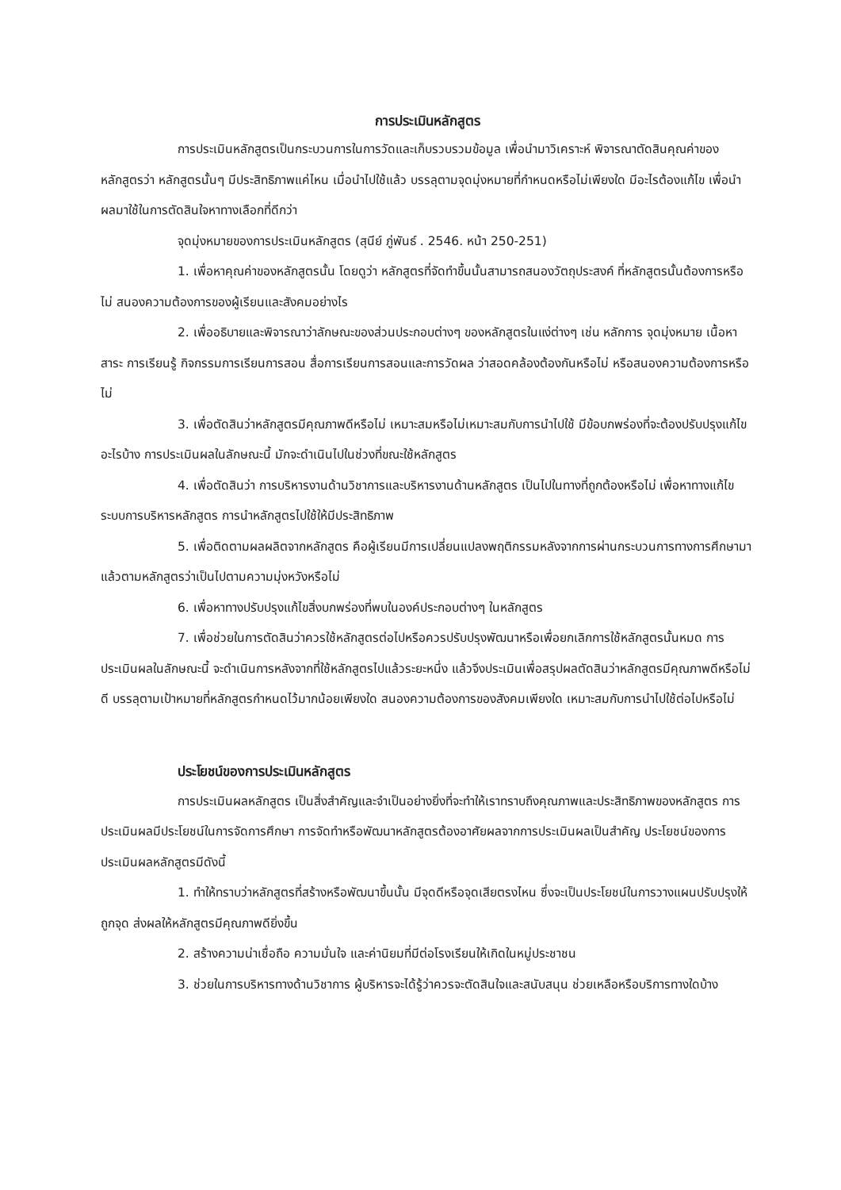การประเมินหลักสูตร
การประเมินหลักสูตรเป็นกระบวนการในการวัดและเก็บรวบรวมข้อมูล เพื่อนำมาวิเคราะห์ พิจารณาตัดสินคุณค่าของหลักสูตรว่า หลักสูตรนั้นๆ มีประสิทธิภาพแค่ไหน เมื่อนำไปใช้แล้ว บรรลุตามจุดมุ่งหมายที่กำหนดหรือไม่เพียงใด มีอะไรต้องแก้ไข เพื่อนำผลมาใช้ในการตัดสินใจหาทางเลือกที่ดีกว่า
จุดมุ่งหมายของการประเมินหลักสูตร (สุนีย์ ภู่พันธ์ . 2546. หน้า 250-251)
1. เพื่อหาคุณค่าของหลักสูตรนั้น โดยดูว่า หลักสูตรที่จัดทำขึ้นนั้นสามารถสนองวัตถุประสงค์ ที่หลักสูตรนั้นต้องการหรือไม่ สนองความต้องการของผู้เรียนและสังคมอย่างไร
2. เพื่ออธิบายและพิจารณาว่าลักษณะของส่วนประกอบต่างๆ ของหลักสูตรในแง่ต่างๆ เช่น หลักการ จุดมุ่งหมาย เนื้อหาสาระ การเรียนรู้ กิจกรรมการเรียนการสอน สื่อการเรียนการสอนและการวัดผล ว่าสอดคล้องต้องกันหรือไม่ หรือสนองความต้องการหรือไม่
3. เพื่อตัดสินว่าหลักสูตรมีคุณภาพดีหรือไม่ เหมาะสมหรือไม่เหมาะสมกับการนำไปใช้ มีข้อบกพร่องที่จะต้องปรับปรุงแก้ไขอะไรบ้าง การประเมินผลในลักษณะนี้ มักจะดำเนินไปในช่วงที่ขณะใช้หลักสูตร
4. เพื่อตัดสินว่า การบริหารงานด้านวิชาการและบริหารงานด้านหลักสูตร เป็นไปในทางที่ถูกต้องหรือไม่ เพื่อหาทางแก้ไขระบบการบริหารหลักสูตร การนำหลักสูตรไปใช้ให้มีประสิทธิภาพ
5. เพื่อติดตามผลผลิตจากหลักสูตร คือผู้เรียนมีการเปลี่ยนแปลงพฤติกรรมหลังจากการผ่านกระบวนการทางการศึกษามาแล้วตามหลักสูตรว่าเป็นไปตามความมุ่งหวังหรือไม่
6. เพื่อหาทางปรับปรุงแก้ไขสิ่งบกพร่องที่พบในองค์ประกอบต่างๆ ในหลักสูตร
7. เพื่อช่วยในการตัดสินว่าควรใช้หลักสูตรต่อไปหรือควรปรับปรุงพัฒนาหรือเพื่อยกเลิกการใช้หลักสูตรนั้นหมด การประเมินผลในลักษณะนี้ จะดำเนินการหลังจากที่ใช้หลักสูตรไปแล้วระยะหนึ่ง แล้วจึงประเมินเพื่อสรุปผลตัดสินว่าหลักสูตรมีคุณภาพดีหรือไม่ดี บรรลุตามเป้าหมายที่หลักสูตรกำหนดไว้มากน้อยเพียงใด สนองความต้องการของสังคมเพียงใด เหมาะสมกับการนำไปใช้ต่อไปหรือไม่
ประโยชน์ของการประเมินหลักสูตร
การประเมินผลหลักสูตร เป็นสิ่งสำคัญและจำเป็นอย่างยิ่งที่จะทำให้เราทราบถึงคุณภาพและประสิทธิภาพของหลักสูตร การประเมินผลมีประโยชน์ในการจัดการศึกษา การจัดทำหรือพัฒนาหลักสูตรต้องอาศัยผลจากการประเมินผลเป็นสำคัญ ประโยชน์ของการประเมินผลหลักสูตรมีดังนี้
1. ทำให้ทราบว่าหลักสูตรที่สร้างหรือพัฒนาขึ้นนั้น มีจุดดีหรือจุดเสียตรงไหน ซึ่งจะเป็นประโยชน์ในการวางแผนปรับปรุงให้ถูกจุด ส่งผลให้หลักสูตรมีคุณภาพดียิ่งขึ้น
2. สร้างความน่าเชื่อถือ ความมั่นใจ และค่านิยมที่มีต่อโรงเรียนให้เกิดในหมู่ประชาชน
3. ช่วยในการบริหารทางด้านวิชาการ ผู้บริหารจะได้รู้ว่าควรจะตัดสินใจและสนับสนุน ช่วยเหลือหรือบริการทางใดบ้าง